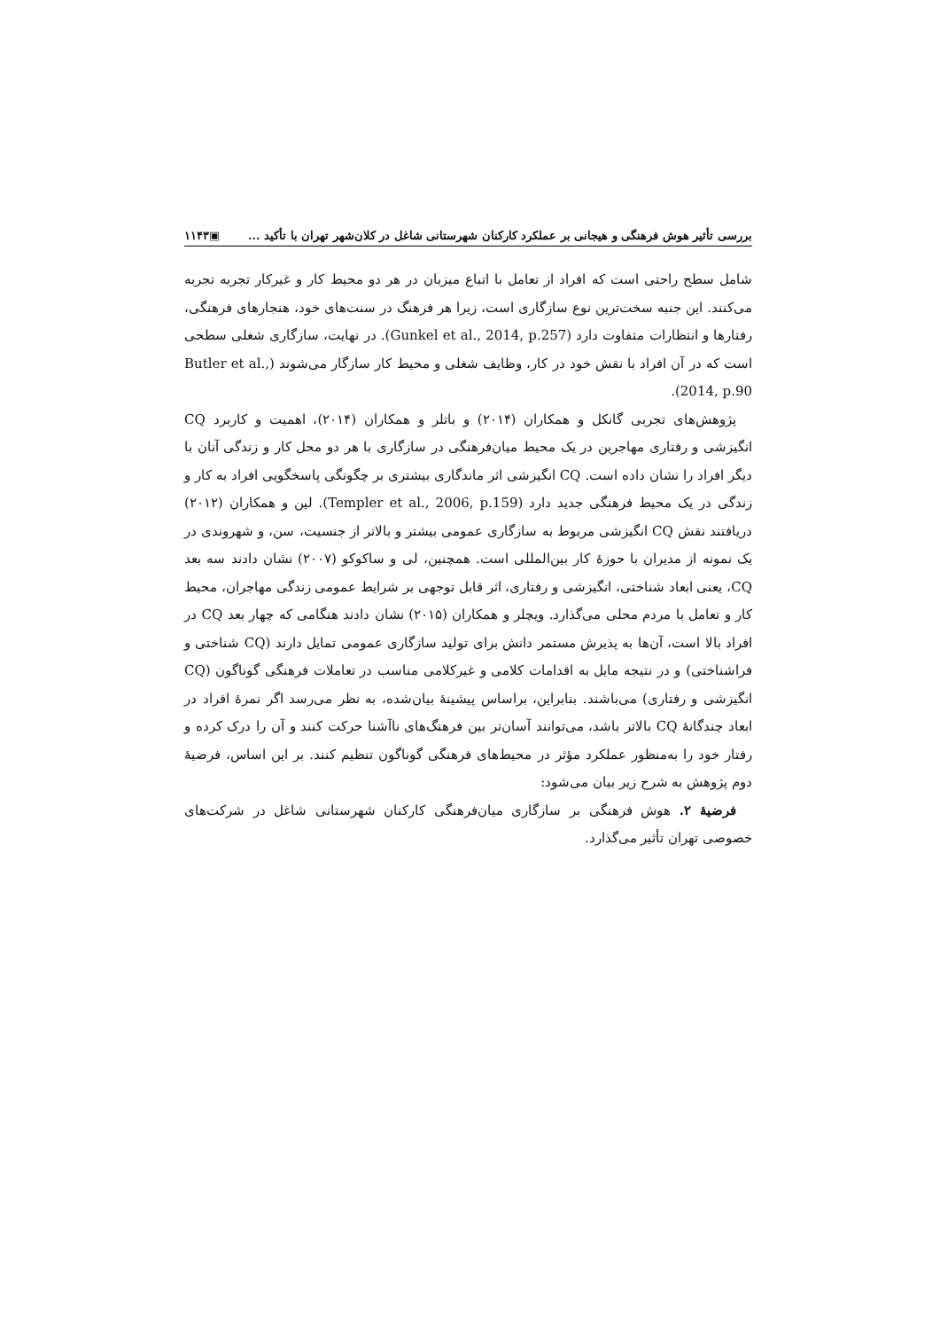بررسی تأثیر هوش فرهنگی و هیجانی بر عملکرد کارکنان شهرستانی شاغل در کلان‌شهر تهران با تأکید ... ▣۱۱۴۳
شامل سطح راحتی است که افراد از تعامل با اتباع میزبان در هر دو محیط کار و غیرکار تجربه تجربه می‌کنند. این جنبه سخت‌ترین نوع سازگاری است، زیرا هر فرهنگ در سنت‌های خود، هنجارهای فرهنگی، رفتارها و انتظارات متفاوت دارد (Gunkel et al., 2014, p.257). در نهایت، سازگاری شغلی سطحی است که در آن افراد با نقش خود در کار، وظایف شغلی و محیط کار سازگار می‌شوند (Butler et al., 2014, p.90).
پژوهش‌های تجربی گانکل و همکاران (۲۰۱۴) و باتلر و همکاران (۲۰۱۴)، اهمیت و کاربرد CQ انگیزشی و رفتاری مهاجرین در یک محیط میان‌فرهنگی در سازگاری با هر دو محل کار و زندگی آنان با دیگر افراد را نشان داده است. CQ انگیزشی اثر ماندگاری بیشتری بر چگونگی پاسخگویی افراد به کار و زندگی در یک محیط فرهنگی جدید دارد (Templer et al., 2006, p.159). لین و همکاران (۲۰۱۲) دریافتند نقش CQ انگیزشی مربوط به سازگاری عمومی بیشتر و بالاتر از جنسیت، سن، و شهروندی در یک نمونه از مدیران با حوزهٔ کار بین‌المللی است. همچنین، لی و ساکوکو (۲۰۰۷) نشان دادند سه بعد CQ، یعنی ابعاد شناختی، انگیزشی و رفتاری، اثر قابل توجهی بر شرایط عمومی زندگی مهاجران، محیط کار و تعامل با مردم محلی می‌گذارد. ویچلر و همکاران (۲۰۱۵) نشان دادند هنگامی که چهار بعد CQ در افراد بالا است، آن‌ها به پذیرش مستمر دانش برای تولید سازگاری عمومی تمایل دارند (CQ شناختی و فراشناختی) و در نتیجه مایل به اقدامات کلامی و غیرکلامی مناسب در تعاملات فرهنگی گوناگون (CQ انگیزشی و رفتاری) می‌باشند. بنابراین، براساس پیشینهٔ بیان‌شده، به نظر می‌رسد اگر نمرهٔ افراد در ابعاد چندگانهٔ CQ بالاتر باشد، می‌توانند آسان‌تر بین فرهنگ‌های ناآشنا حرکت کنند و آن را درک کرده و رفتار خود را به‌منظور عملکرد مؤثر در محیط‌های فرهنگی گوناگون تنظیم کنند. بر این اساس، فرضیهٔ دوم پژوهش به شرح زیر بیان می‌شود:
فرضیهٔ ۲. هوش فرهنگی بر سازگاری میان‌فرهنگی کارکنان شهرستانی شاغل در شرکت‌های خصوصی تهران تأثیر می‌گذارد.